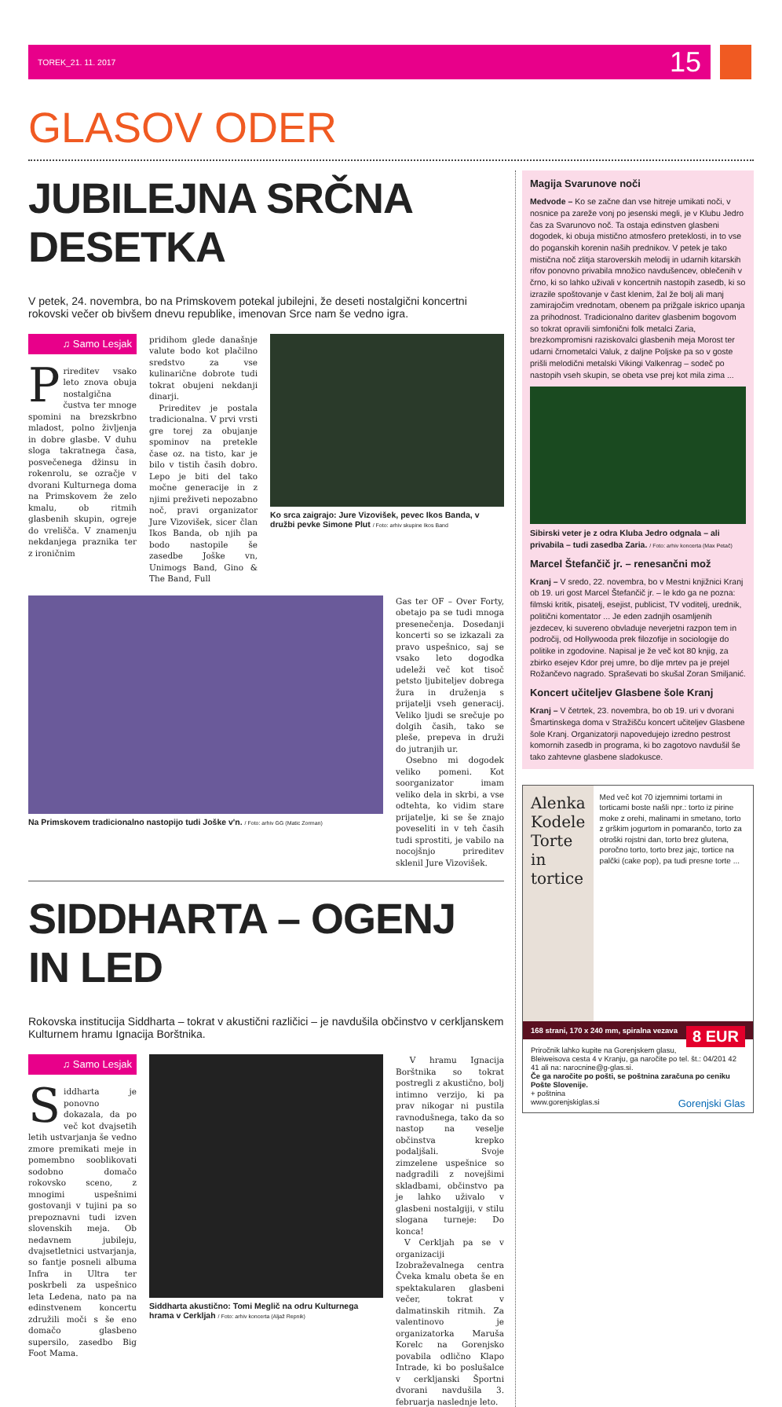TOREK_21. 11. 2017 15
GLASOV ODER
JUBILEJNA SRČNA DESETKA
V petek, 24. novembra, bo na Primskovem potekal jubilejni, že deseti nostalgični koncertni rokovski večer ob bivšem dnevu republike, imenovan Srce nam še vedno igra.
♫ Samo Lesjak
Prireditev vsako leto znova obuja nostalgična čustva ter mnoge spomini na brezskrbno mladost, polno življenja in dobre glasbe. V duhu sloga takratnega časa, posvečenega džinsu in rokenrolu, se ozračje v dvorani Kulturnega doma na Primskovem že zelo kmalu, ob ritmih glasbenih skupin, ogreje do vrelišča. V znamenju nekdanjega praznika ter z ironičnim
pridihom glede današnje valute bodo kot plačilno sredstvo za vse kulinarične dobrote tudi tokrat obujeni nekdanji dinarji.
Prireditev je postala tradicionalna. V prvi vrsti gre torej za obujanje spominov na pretekle čase oz. na tisto, kar je bilo v tistih časih dobro. Lepo je biti del tako močne generacije in z njimi preživeti nepozabno noč, pravi organizator Jure Vizovišek, sicer član Ikos Banda, ob njih pa bodo nastopile še zasedbe Joške vn, Unimogs Band, Gino & The Band, Full
Ko srca zaigrajo: Jure Vizovišek, pevec Ikos Banda, v družbi pevke Simone Plut / Foto: arhiv skupine Ikos Band
Na Primskovem tradicionalno nastopijo tudi Joške v'n. / Foto: arhiv GG (Matic Zorman)
Gas ter OF – Over Forty, obetajo pa se tudi mnoga presenečenja. Dosedanji koncerti so se izkazali za pravo uspešnico, saj se vsako leto dogodka udeleži več kot tisoč petsto ljubiteljev dobrega žura in druženja s prijatelji vseh generacij. Veliko ljudi se srečuje po dolgih časih, tako se pleše, prepeva in druži do jutranjih ur.
Osebno mi dogodek veliko pomeni. Kot soorganizator imam veliko dela in skrbi, a vse odtehta, ko vidim stare prijatelje, ki se še znajo poveseliti in v teh časih tudi sprostiti, je vabilo na nocojšnjo prireditev sklenil Jure Vizovišek.
SIDDHARTA – OGENJ IN LED
Rokovska institucija Siddharta – tokrat v akustični različici – je navdušila občinstvo v cerkljanskem Kulturnem hramu Ignacija Borštnika.
♫ Samo Lesjak
Siddharta je ponovno dokazala, da po več kot dvajsetih letih ustvarjanja še vedno zmore premikati meje in pomembno sooblikovati sodobno domačo rokovsko sceno, z mnogimi uspešnimi gostovanji v tujini pa so prepoznavni tudi izven slovenskih meja. Ob nedavnem jubileju, dvajsetletnici ustvarjanja, so fantje posneli albuma Infra in Ultra ter poskrbeli za uspešnico leta Ledena, nato pa na edinstvenem koncertu združili moči s še eno domačo glasbeno supersilo, zasedbo Big Foot Mama.
Siddharta akustično: Tomi Meglič na odru Kulturnega hrama v Cerkljah / Foto: arhiv koncerta (Aljaž Repnik)
V hramu Ignacija Borštnika so tokrat postregli z akustično, bolj intimno verzijo, ki pa prav nikogar ni pustila ravnodušnega, tako da so nastop na veselje občinstva krepko podaljšali. Svoje zimzelene uspešnice so nadgradili z novejšimi skladbami, občinstvo pa je lahko uživalo v glasbeni nostalgiji, v stilu slogana turneje: Do konca!
V Cerkljah pa se v organizaciji Izobraževalnega centra Čveka kmalu obeta še en spektakularen glasbeni večer, tokrat v dalmatinskih ritmih. Za valentinovo je organizatorka Maruša Korelc na Gorenjsko povabila odlično Klapo Intrade, ki bo poslušalce v cerkljanski Športni dvorani navdušila 3. februarja naslednje leto.
Magija Svarunove noči
Medvode – Ko se začne dan vse hitreje umikati noči, v nosnice pa zareže vonj po jesenski megli, je v Klubu Jedro čas za Svarunovo noč. Ta ostaja edinstven glasbeni dogodek, ki obuja mistično atmosfero preteklosti, in to vse do poganskih korenin naših prednikov. V petek je tako mistična noč zlitja staroverskih melodij in udarnih kitarskih rifov ponovno privabila množico navdušencev, oblečenih v črno, ki so lahko uživali v koncertnih nastopih zasedb, ki so izrazile spoštovanje v čast klenim, žal že bolj ali manj zamirajočim vrednotam, obenem pa prižgale iskrico upanja za prihodnost. Tradicionalno daritev glasbenim bogovom so tokrat opravili simfonični folk metalci Zaria, brezkompromisni raziskovalci glasbenih meja Morost ter udarni črnometalci Valuk, z daljne Poljske pa so v goste prišli melodični metalski Vikingi Valkenrag – sodeč po nastopih vseh skupin, se obeta vse prej kot mila zima ...
Sibirski veter je z odra Kluba Jedro odgnala – ali privabila – tudi zasedba Zaria. / Foto: arhiv koncerta (Max Petač)
Marcel Štefančič jr. – renesančni mož
Kranj – V sredo, 22. novembra, bo v Mestni knjižnici Kranj ob 19. uri gost Marcel Štefančič jr. – le kdo ga ne pozna: filmski kritik, pisatelj, esejist, publicist, TV voditelj, urednik, politični komentator ... Je eden zadnjih osamljenih jezdecev, ki suvereno obvladuje neverjetni razpon tem in področij, od Hollywooda prek filozofije in sociologije do politike in zgodovine. Napisal je že več kot 80 knjig, za zbirko esejev Kdor prej umre, bo dlje mrtev pa je prejel Rožančevo nagrado. Spraševati bo skušal Zoran Smiljanić.
Koncert učiteljev Glasbene šole Kranj
Kranj – V četrtek, 23. novembra, bo ob 19. uri v dvorani Šmartinskega doma v Stražišču koncert učiteljev Glasbene šole Kranj. Organizatorji napovedujejo izredno pestrost komornih zasedb in programa, ki bo zagotovo navdušil še tako zahtevne glasbene sladokusce.
Alenka Kodele
Torte in tortice
Med več kot 70 izjemnimi tortami in torticami boste našli npr.: torto iz pirine moke z orehi, malinami in smetano, torto z grškim jogurtom in pomarančo, torto za otroški rojstni dan, torto brez glutena, poročno torto, torto brez jajc, tortice na palčki (cake pop), pa tudi presne torte ...
168 strani, 170 x 240 mm, spiralna vezava 8 EUR
Priročnik lahko kupite na Gorenjskem glasu, Bleiweisova cesta 4 v Kranju, ga naročite po tel. št.: 04/201 42 41 ali na: narocnine@g-glas.si.
Če ga naročite po pošti, se poštnina zaračuna po ceniku Pošte Slovenije.
+ poštnina
www.gorenjskiglas.si Gorenjski Glas